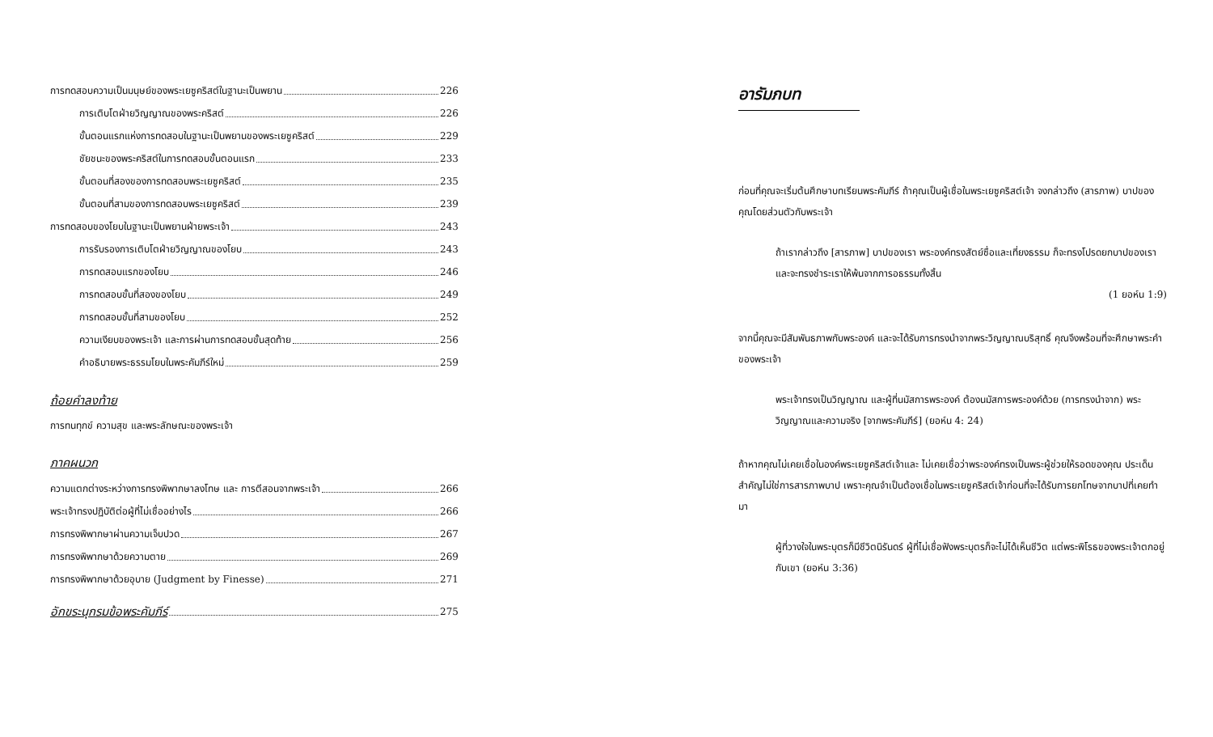การทดสอบความเป็นมนุษย์ของพระเยซูคริสต์ในฐานะเป็นพยาน 226
การเติบโตฝ่ายวิญญาณของพระคริสต์ 226
ขั้นตอนแรกแห่งการทดสอบในฐานะเป็นพยานของพระเยซูคริสต์ 229
ชัยชนะของพระคริสต์ในการทดสอบขั้นตอนแรก 233
ขั้นตอนที่สองของการทดสอบพระเยซูคริสต์ 235
ขั้นตอนที่สามของการทดสอบพระเยซูคริสต์ 239
การทดสอบของโยบในฐานะเป็นพยานฝ่ายพระเจ้า 243
การรับรองการเติบโตฝ่ายวิญญาณของโยบ 243
การทดสอบแรกของโยบ 246
การทดสอบขั้นที่สองของโยบ 249
การทดสอบขั้นที่สามของโยบ 252
ความเงียบของพระเจ้า และการผ่านการทดสอบขั้นสุดท้าย 256
คำอธิบายพระธรรมโยบในพระคัมภีร์ใหม่ 259
ถ้อยคำลงท้าย
การทนทุกข์ ความสุข และพระลักษณะของพระเจ้า
ภาคผนวก
ความแตกต่างระหว่างการทรงพิพากษาลงโทษ และ การตีสอนจากพระเจ้า 266
พระเจ้าทรงปฏิบัติต่อผู้ที่ไม่เชื่ออย่างไร 266
การทรงพิพากษาผ่านความเจ็บปวด 267
การทรงพิพากษาด้วยความตาย 269
การทรงพิพากษาด้วยอุบาย (Judgment by Finesse) 271
อักขระนุกรมข้อพระคัมภีร์ 275
อารัมภบท
ก่อนที่คุณจะเริ่มต้นศึกษาบทเรียนพระคัมภีร์ ถ้าคุณเป็นผู้เชื่อในพระเยซูคริสต์เจ้า จงกล่าวถึง (สารภาพ) บาปของคุณโดยส่วนตัวกับพระเจ้า
ถ้าเรากล่าวถึง [สารภาพ] บาปของเรา พระองค์ทรงสัตย์ซื่อและเที่ยงธรรม ก็จะทรงโปรดยกบาปของเราและจะทรงชำระเราให้พ้นจากการอธรรมทั้งสิ้น
(1 ยอห์น 1:9)
จากนี้คุณจะมีสัมพันธภาพกับพระองค์ และจะได้รับการทรงนำจากพระวิญญาณบริสุทธิ์ คุณจึงพร้อมที่จะศึกษาพระคำของพระเจ้า
พระเจ้าทรงเป็นวิญญาณ และผู้ที่นมัสการพระองค์ ต้องนมัสการพระองค์ด้วย (การทรงนำจาก) พระวิญญาณและความจริง [จากพระคัมภีร์] (ยอห์น 4: 24)
ถ้าหากคุณไม่เคยเชื่อในองค์พระเยซูคริสต์เจ้าและ ไม่เคยเชื่อว่าพระองค์ทรงเป็นพระผู้ช่วยให้รอดของคุณ ประเด็นสำคัญไม่ใช่การสารภาพบาป เพราะคุณจำเป็นต้องเชื่อในพระเยซูคริสต์เจ้าก่อนที่จะได้รับการยกโทษจากบาปที่เคยทำมา
ผู้ที่วางใจในพระบุตรก็มีชีวิตนิรันดร์ ผู้ที่ไม่เชื่อฟังพระบุตรก็จะไม่ได้เห็นชีวิต แต่พระพิโรธของพระเจ้าตกอยู่กับเขา (ยอห์น 3:36)